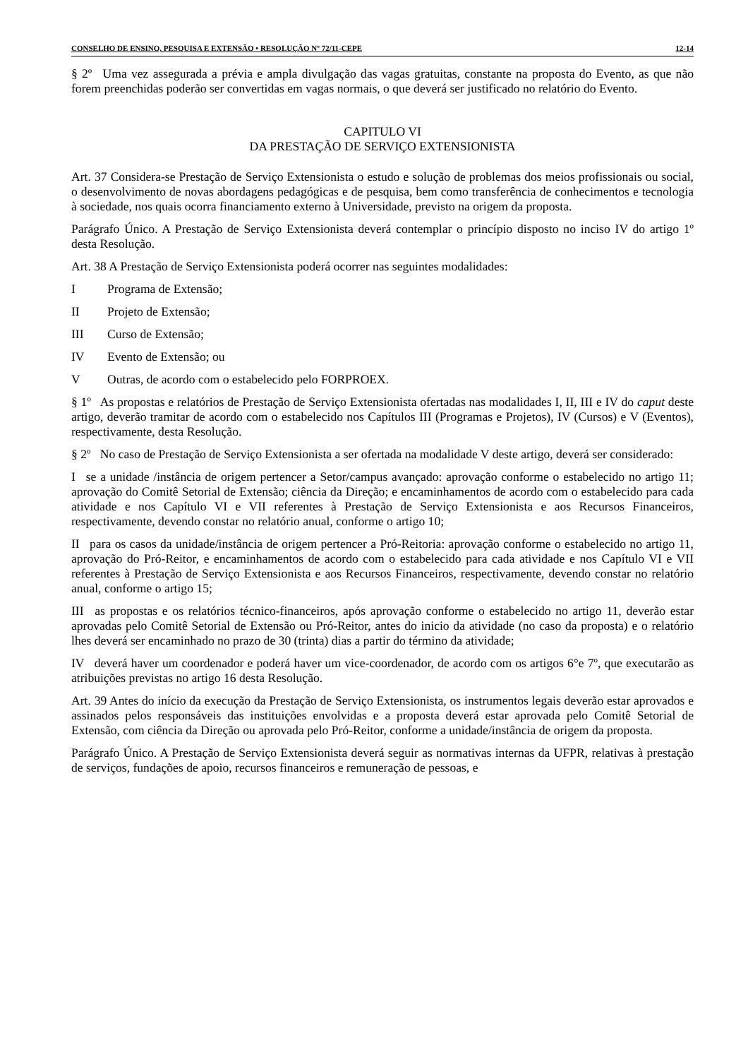CONSELHO DE ENSINO, PESQUISA E EXTENSÃO • RESOLUÇÃO Nº 72/11-CEPE 12-14
§ 2º Uma vez assegurada a prévia e ampla divulgação das vagas gratuitas, constante na proposta do Evento, as que não forem preenchidas poderão ser convertidas em vagas normais, o que deverá ser justificado no relatório do Evento.
CAPITULO VI
DA PRESTAÇÃO DE SERVIÇO EXTENSIONISTA
Art. 37 Considera-se Prestação de Serviço Extensionista o estudo e solução de problemas dos meios profissionais ou social, o desenvolvimento de novas abordagens pedagógicas e de pesquisa, bem como transferência de conhecimentos e tecnologia à sociedade, nos quais ocorra financiamento externo à Universidade, previsto na origem da proposta.
Parágrafo Único. A Prestação de Serviço Extensionista deverá contemplar o princípio disposto no inciso IV do artigo 1º desta Resolução.
Art. 38 A Prestação de Serviço Extensionista poderá ocorrer nas seguintes modalidades:
I Programa de Extensão;
II Projeto de Extensão;
III Curso de Extensão;
IV Evento de Extensão; ou
V Outras, de acordo com o estabelecido pelo FORPROEX.
§ 1º As propostas e relatórios de Prestação de Serviço Extensionista ofertadas nas modalidades I, II, III e IV do caput deste artigo, deverão tramitar de acordo com o estabelecido nos Capítulos III (Programas e Projetos), IV (Cursos) e V (Eventos), respectivamente, desta Resolução.
§ 2º No caso de Prestação de Serviço Extensionista a ser ofertada na modalidade V deste artigo, deverá ser considerado:
I se a unidade /instância de origem pertencer a Setor/campus avançado: aprovação conforme o estabelecido no artigo 11; aprovação do Comitê Setorial de Extensão; ciência da Direção; e encaminhamentos de acordo com o estabelecido para cada atividade e nos Capítulo VI e VII referentes à Prestação de Serviço Extensionista e aos Recursos Financeiros, respectivamente, devendo constar no relatório anual, conforme o artigo 10;
II para os casos da unidade/instância de origem pertencer a Pró-Reitoria: aprovação conforme o estabelecido no artigo 11, aprovação do Pró-Reitor, e encaminhamentos de acordo com o estabelecido para cada atividade e nos Capítulo VI e VII referentes à Prestação de Serviço Extensionista e aos Recursos Financeiros, respectivamente, devendo constar no relatório anual, conforme o artigo 15;
III as propostas e os relatórios técnico-financeiros, após aprovação conforme o estabelecido no artigo 11, deverão estar aprovadas pelo Comitê Setorial de Extensão ou Pró-Reitor, antes do inicio da atividade (no caso da proposta) e o relatório lhes deverá ser encaminhado no prazo de 30 (trinta) dias a partir do término da atividade;
IV deverá haver um coordenador e poderá haver um vice-coordenador, de acordo com os artigos 6°e 7º, que executarão as atribuições previstas no artigo 16 desta Resolução.
Art. 39 Antes do início da execução da Prestação de Serviço Extensionista, os instrumentos legais deverão estar aprovados e assinados pelos responsáveis das instituições envolvidas e a proposta deverá estar aprovada pelo Comitê Setorial de Extensão, com ciência da Direção ou aprovada pelo Pró-Reitor, conforme a unidade/instância de origem da proposta.
Parágrafo Único. A Prestação de Serviço Extensionista deverá seguir as normativas internas da UFPR, relativas à prestação de serviços, fundações de apoio, recursos financeiros e remuneração de pessoas, e